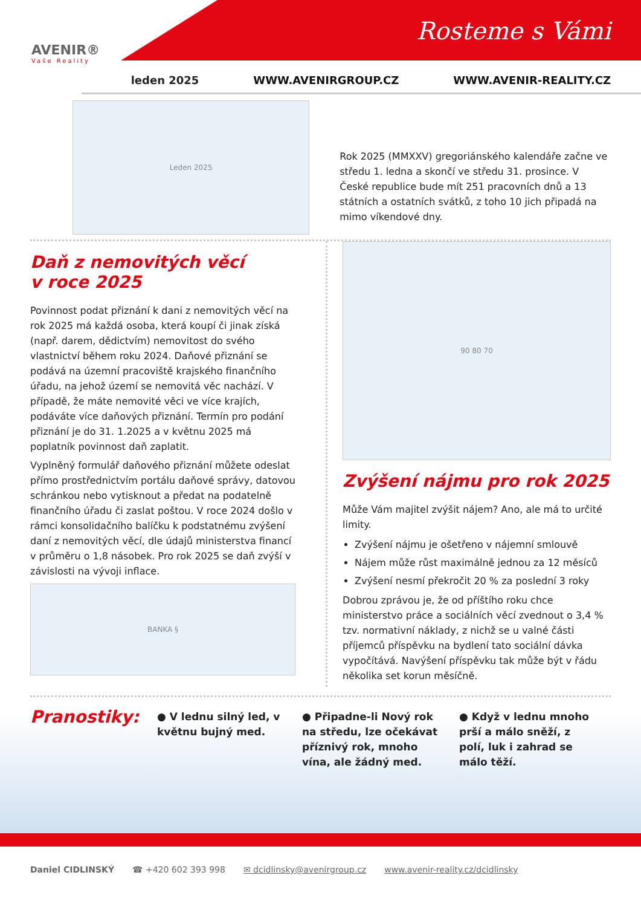AVENIR®
Vaše Reality
Rosteme s Vámi
leden 2025 WWW.AVENIRGROUP.CZ WWW.AVENIR-REALITY.CZ
Leden 2025
Rok 2025 (MMXXV) gregoriánského kalendáře začne ve středu 1. ledna a skončí ve středu 31. prosince. V České republice bude mít 251 pracovních dnů a 13 státních a ostatních svátků, z toho 10 jich připadá na mimo víkendové dny.
Daň z nemovitých věcí
v roce 2025
Povinnost podat přiznání k dani z nemovitých věcí na rok 2025 má každá osoba, která koupí či jinak získá (např. darem, dědictvím) nemovitost do svého vlastnictví během roku 2024. Daňové přiznání se podává na územní pracoviště krajského finančního úřadu, na jehož území se nemovitá věc nachází. V případě, že máte nemovité věci ve více krajích, podáváte více daňových přiznání. Termín pro podání přiznání je do 31. 1.2025 a v květnu 2025 má poplatník povinnost daň zaplatit.
Vyplněný formulář daňového přiznání můžete odeslat přímo prostřednictvím portálu daňové správy, datovou schránkou nebo vytisknout a předat na podatelně finančního úřadu či zaslat poštou. V roce 2024 došlo v rámci konsolidačního balíčku k podstatnému zvýšení daní z nemovitých věcí, dle údajů ministerstva financí v průměru o 1,8 násobek. Pro rok 2025 se daň zvýší v závislosti na vývoji inflace.
BANKA §
90 80 70
Zvýšení nájmu pro rok 2025
Může Vám majitel zvýšit nájem? Ano, ale má to určité limity.
Zvýšení nájmu je ošetřeno v nájemní smlouvě
Nájem může růst maximálně jednou za 12 měsíců
Zvýšení nesmí překročit 20 % za poslední 3 roky
Dobrou zprávou je, že od příštího roku chce ministerstvo práce a sociálních věcí zvednout o 3,4 % tzv. normativní náklady, z nichž se u valné části příjemců příspěvku na bydlení tato sociální dávka vypočítává. Navýšení příspěvku tak může být v řádu několika set korun měsíčně.
Pranostiky:
● V lednu silný led, v květnu bujný med.
● Připadne-li Nový rok na středu, lze očekávat příznivý rok, mnoho vína, ale žádný med.
● Když v lednu mnoho prší a málo sněží, z polí, luk i zahrad se málo těží.
Daniel CIDLINSKÝ ☎ +420 602 393 998 ✉ dcidlinsky@avenirgroup.cz www.avenir-reality.cz/dcidlinsky